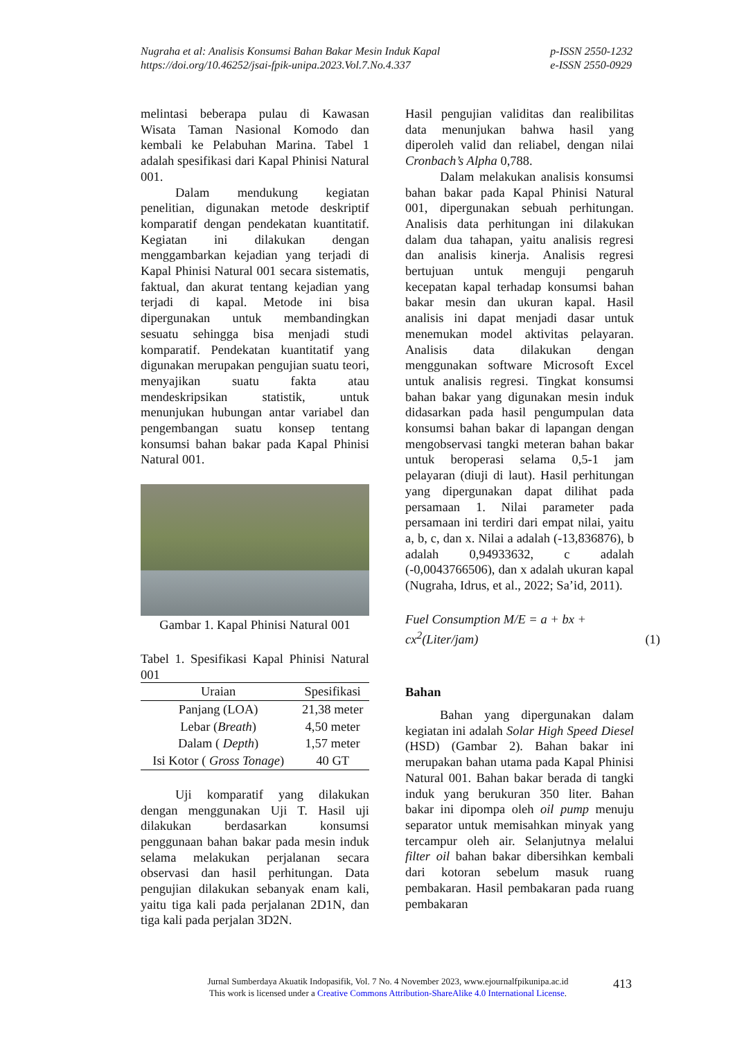Nugraha et al: Analisis Konsumsi Bahan Bakar Mesin Induk Kapal
https://doi.org/10.46252/jsai-fpik-unipa.2023.Vol.7.No.4.337
p-ISSN 2550-1232
e-ISSN 2550-0929
melintasi beberapa pulau di Kawasan Wisata Taman Nasional Komodo dan kembali ke Pelabuhan Marina. Tabel 1 adalah spesifikasi dari Kapal Phinisi Natural 001.
Dalam mendukung kegiatan penelitian, digunakan metode deskriptif komparatif dengan pendekatan kuantitatif. Kegiatan ini dilakukan dengan menggambarkan kejadian yang terjadi di Kapal Phinisi Natural 001 secara sistematis, faktual, dan akurat tentang kejadian yang terjadi di kapal. Metode ini bisa dipergunakan untuk membandingkan sesuatu sehingga bisa menjadi studi komparatif. Pendekatan kuantitatif yang digunakan merupakan pengujian suatu teori, menyajikan suatu fakta atau mendeskripsikan statistik, untuk menunjukan hubungan antar variabel dan pengembangan suatu konsep tentang konsumsi bahan bakar pada Kapal Phinisi Natural 001.
Gambar 1. Kapal Phinisi Natural 001
Tabel 1. Spesifikasi Kapal Phinisi Natural 001
| Uraian | Spesifikasi |
| --- | --- |
| Panjang (LOA) | 21,38 meter |
| Lebar ( Breath ) | 4,50 meter |
| Dalam ( Depth ) | 1,57 meter |
| Isi Kotor ( Gross Tonage ) | 40 GT |
Uji komparatif yang dilakukan dengan menggunakan Uji T. Hasil uji dilakukan berdasarkan konsumsi penggunaan bahan bakar pada mesin induk selama melakukan perjalanan secara observasi dan hasil perhitungan. Data pengujian dilakukan sebanyak enam kali, yaitu tiga kali pada perjalanan 2D1N, dan tiga kali pada perjalan 3D2N.
Hasil pengujian validitas dan realibilitas data menunjukan bahwa hasil yang diperoleh valid dan reliabel, dengan nilai Cronbach’s Alpha 0,788.
Dalam melakukan analisis konsumsi bahan bakar pada Kapal Phinisi Natural 001, dipergunakan sebuah perhitungan. Analisis data perhitungan ini dilakukan dalam dua tahapan, yaitu analisis regresi dan analisis kinerja. Analisis regresi bertujuan untuk menguji pengaruh kecepatan kapal terhadap konsumsi bahan bakar mesin dan ukuran kapal. Hasil analisis ini dapat menjadi dasar untuk menemukan model aktivitas pelayaran. Analisis data dilakukan dengan menggunakan software Microsoft Excel untuk analisis regresi. Tingkat konsumsi bahan bakar yang digunakan mesin induk didasarkan pada hasil pengumpulan data konsumsi bahan bakar di lapangan dengan mengobservasi tangki meteran bahan bakar untuk beroperasi selama 0,5-1 jam pelayaran (diuji di laut). Hasil perhitungan yang dipergunakan dapat dilihat pada persamaan 1. Nilai parameter pada persamaan ini terdiri dari empat nilai, yaitu a, b, c, dan x. Nilai a adalah (-13,836876), b adalah 0,94933632, c adalah (-0,0043766506), dan x adalah ukuran kapal (Nugraha, Idrus, et al., 2022; Sa’id, 2011).
Fuel Consumption M/E = a + bx +
cx<sup>2</sup>(Liter/jam)
(1)
Bahan
Bahan yang dipergunakan dalam kegiatan ini adalah Solar High Speed Diesel (HSD) (Gambar 2). Bahan bakar ini merupakan bahan utama pada Kapal Phinisi Natural 001. Bahan bakar berada di tangki induk yang berukuran 350 liter. Bahan bakar ini dipompa oleh oil pump menuju separator untuk memisahkan minyak yang tercampur oleh air. Selanjutnya melalui filter oil bahan bakar dibersihkan kembali dari kotoran sebelum masuk ruang pembakaran. Hasil pembakaran pada ruang pembakaran
Jurnal Sumberdaya Akuatik Indopasifik, Vol. 7 No. 4 November 2023, www.ejournalfpikunipa.ac.id
This work is licensed under a Creative Commons Attribution-ShareAlike 4.0 International License.
413